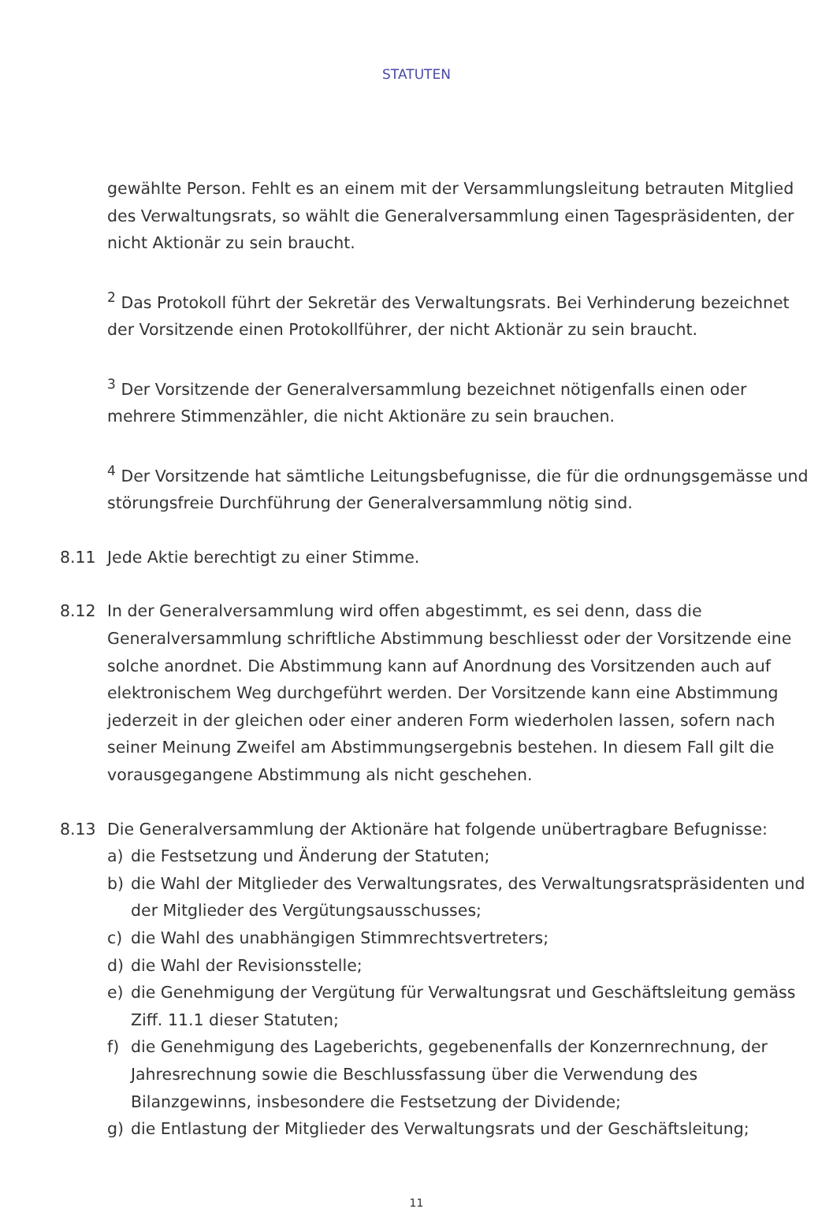STATUTEN
gewählte Person. Fehlt es an einem mit der Versammlungsleitung betrauten Mitglied des Verwaltungsrats, so wählt die Generalversammlung einen Tagespräsidenten, der nicht Aktionär zu sein braucht.
<sup>2</sup> Das Protokoll führt der Sekretär des Verwaltungsrats. Bei Verhinderung bezeichnet der Vorsitzende einen Protokollführer, der nicht Aktionär zu sein braucht.
<sup>3</sup> Der Vorsitzende der Generalversammlung bezeichnet nötigenfalls einen oder mehrere Stimmenzähler, die nicht Aktionäre zu sein brauchen.
<sup>4</sup> Der Vorsitzende hat sämtliche Leitungsbefugnisse, die für die ordnungs­gemässe und störungsfreie Durchführung der Generalversammlung nötig sind.
8.11 Jede Aktie berechtigt zu einer Stimme.
8.12 In der Generalversammlung wird offen abgestimmt, es sei denn, dass die Generalversammlung schriftliche Abstimmung beschliesst oder der Vorsitzende eine solche anordnet. Die Abstimmung kann auf Anordnung des Vorsitzenden auch auf elektronischem Weg durchgeführt werden. Der Vorsitzende kann eine Abstimmung jederzeit in der gleichen oder einer anderen Form wiederholen lassen, sofern nach seiner Meinung Zweifel am Abstimmungsergebnis bestehen. In diesem Fall gilt die vorausgegangene Abstimmung als nicht geschehen.
8.13 Die Generalversammlung der Aktionäre hat folgende unübertragbare Befugnisse:
a) die Festsetzung und Änderung der Statuten;
b) die Wahl der Mitglieder des Verwaltungsrates, des Verwaltungsratspräsidenten und der Mitglieder des Vergütungsausschusses;
c) die Wahl des unabhängigen Stimmrechtsvertreters;
d) die Wahl der Revisionsstelle;
e) die Genehmigung der Vergütung für Verwaltungsrat und Geschäftsleitung gemäss Ziff. 11.1 dieser Statuten;
f) die Genehmigung des Lageberichts, gegebenenfalls der Konzernrechnung, der Jahresrechnung sowie die Beschlussfassung über die Verwendung des Bilanzgewinns, insbesondere die Festsetzung der Dividende;
g) die Entlastung der Mitglieder des Verwaltungsrats und der Geschäftsleitung;
11